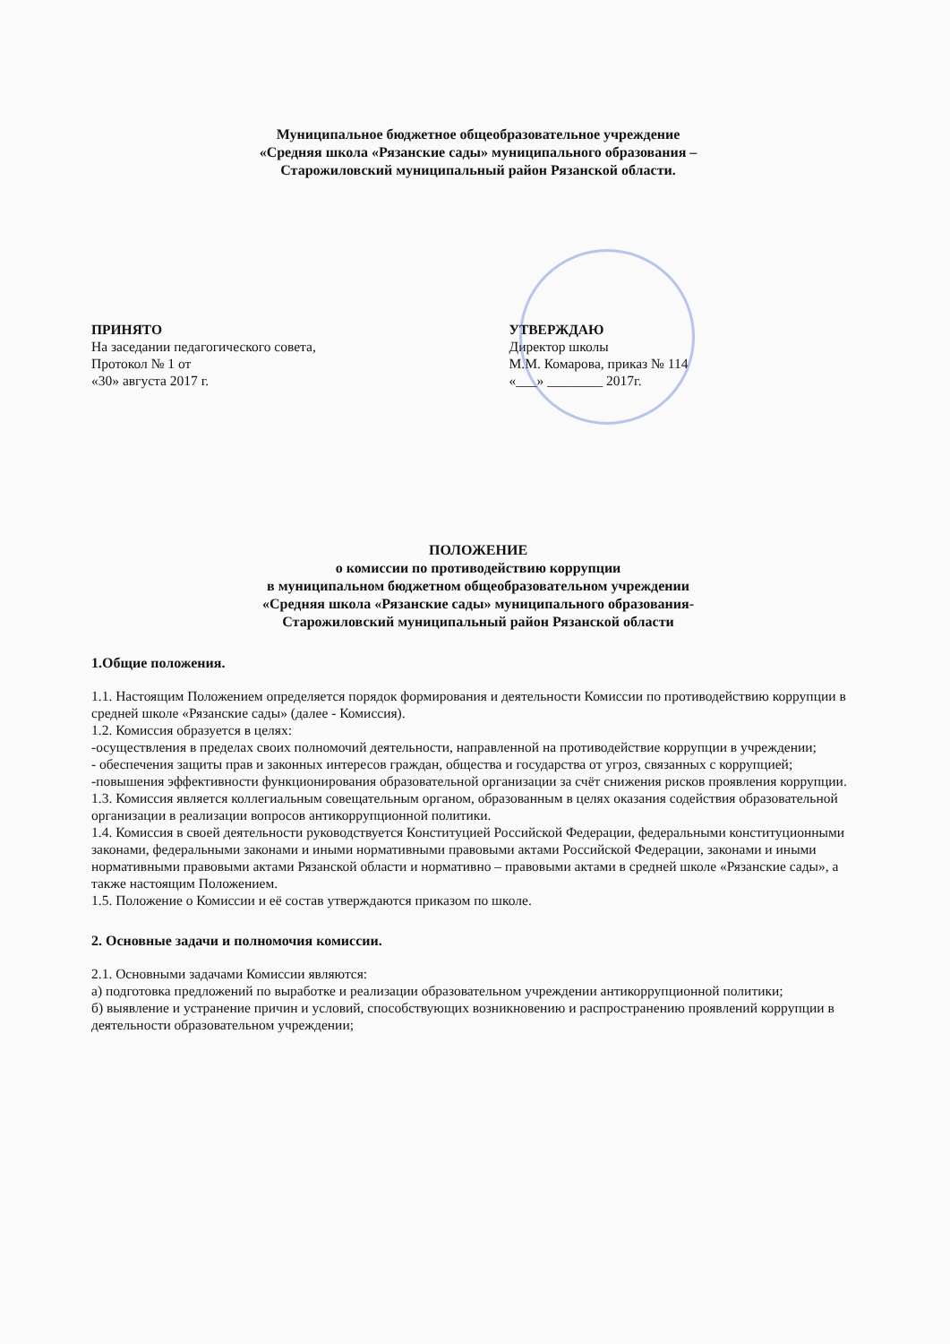Муниципальное бюджетное общеобразовательное учреждение
«Средняя школа «Рязанские сады» муниципального образования –
Старожиловский муниципальный район Рязанской области.
ПРИНЯТО
На заседании педагогического совета,
Протокол № 1 от
«30» августа 2017 г.
УТВЕРЖДАЮ
Директор школы
М.М. Комарова, приказ № 114
«___» ________ 2017г.
ПОЛОЖЕНИЕ
о комиссии по противодействию коррупции
в муниципальном бюджетном общеобразовательном учреждении
«Средняя школа «Рязанские сады» муниципального образования-
Старожиловский муниципальный район Рязанской области
1.Общие положения.
1.1. Настоящим Положением определяется порядок формирования и деятельности Комиссии по противодействию коррупции в средней школе «Рязанские сады» (далее - Комиссия).
1.2. Комиссия образуется в целях:
-осуществления в пределах своих полномочий деятельности, направленной на противодействие коррупции в учреждении;
- обеспечения защиты прав и законных интересов граждан, общества и государства от угроз, связанных с коррупцией;
-повышения эффективности функционирования образовательной организации за счёт снижения рисков проявления коррупции.
1.3. Комиссия является коллегиальным совещательным органом, образованным в целях оказания содействия образовательной организации в реализации вопросов антикоррупционной политики.
1.4. Комиссия в своей деятельности руководствуется Конституцией Российской Федерации, федеральными конституционными законами, федеральными законами и иными нормативными правовыми актами Российской Федерации, законами и иными нормативными правовыми актами Рязанской области и нормативно – правовыми актами в средней школе «Рязанские сады», а также настоящим Положением.
1.5. Положение о Комиссии и её состав утверждаются приказом по школе.
2. Основные задачи и полномочия комиссии.
2.1. Основными задачами Комиссии являются:
а) подготовка предложений по выработке и реализации образовательном учреждении антикоррупционной политики;
б) выявление и устранение причин и условий, способствующих возникновению и распространению проявлений коррупции в деятельности образовательном учреждении;